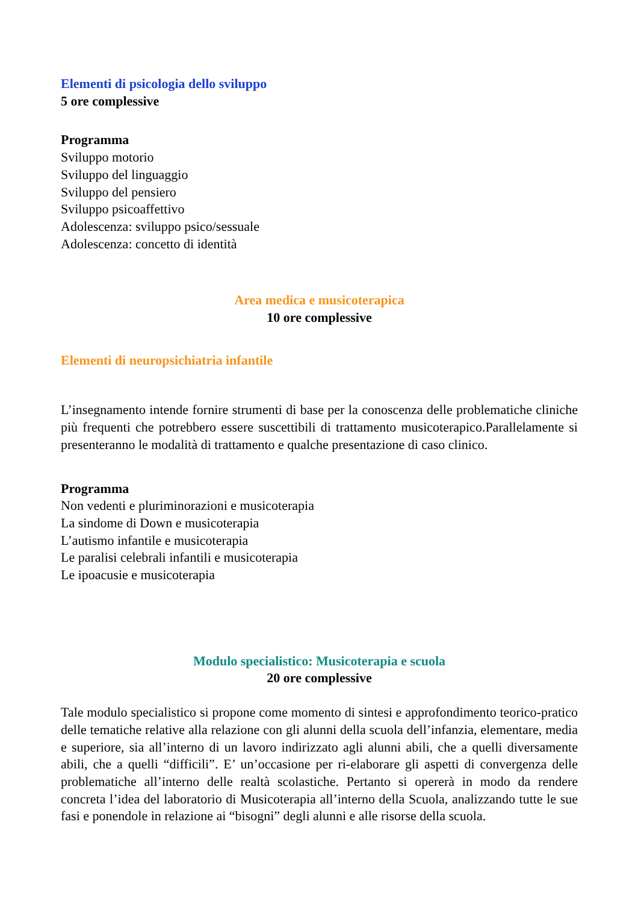Elementi di psicologia dello sviluppo
5 ore complessive
Programma
Sviluppo motorio
Sviluppo del linguaggio
Sviluppo del pensiero
Sviluppo psicoaffettivo
Adolescenza: sviluppo psico/sessuale
Adolescenza: concetto di identità
Area medica e musicoterapica
10 ore complessive
Elementi di neuropsichiatria infantile
L’insegnamento intende fornire strumenti di base per la conoscenza delle problematiche cliniche più frequenti che potrebbero essere suscettibili di trattamento musicoterapico.Parallelamente si presenteranno le modalità di trattamento e qualche presentazione di caso clinico.
Programma
Non vedenti e pluriminorazioni e musicoterapia
La sindome di Down e musicoterapia
L’autismo infantile e musicoterapia
Le paralisi celebrali infantili e musicoterapia
Le ipoacusie e musicoterapia
Modulo specialistico: Musicoterapia e scuola
20 ore complessive
Tale modulo specialistico si propone come momento di sintesi e approfondimento teorico-pratico delle tematiche relative alla relazione con gli alunni della scuola dell’infanzia, elementare, media e superiore, sia all’interno di un lavoro indirizzato agli alunni abili, che a quelli diversamente abili, che a quelli “difficili”. E’ un’occasione per ri-elaborare gli aspetti di convergenza delle problematiche all’interno delle realtà scolastiche. Pertanto si opererà in modo da rendere concreta l’idea del laboratorio di Musicoterapia all’interno della Scuola, analizzando tutte le sue fasi e ponendole in relazione ai “bisogni” degli alunni e alle risorse della scuola.